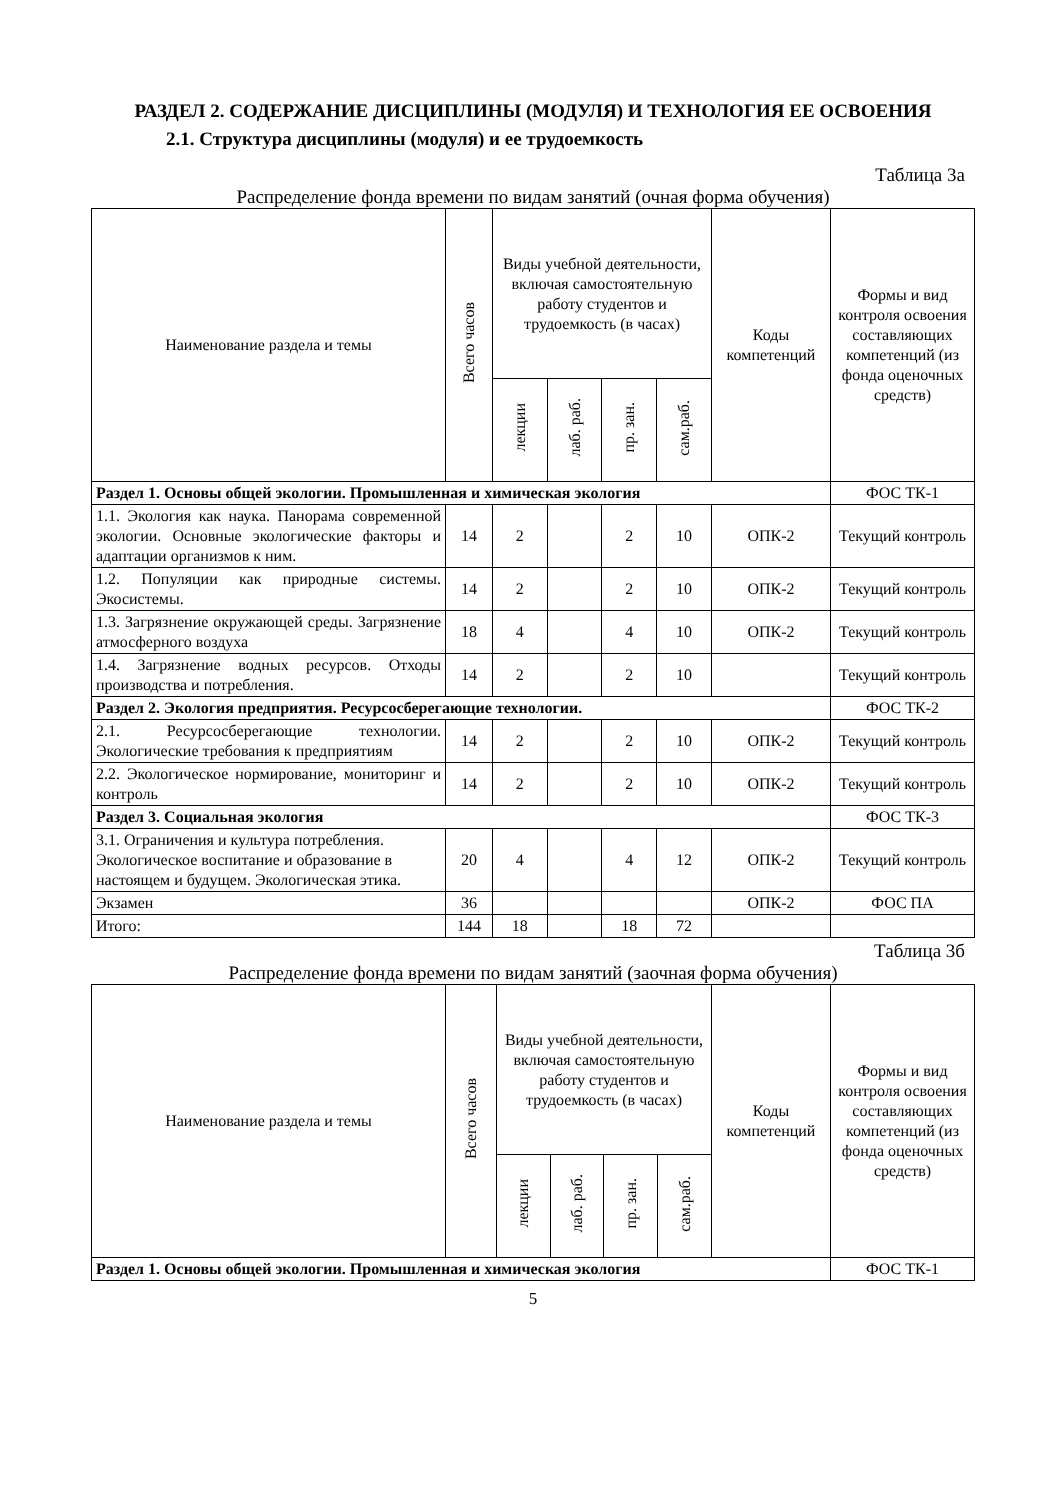РАЗДЕЛ 2. СОДЕРЖАНИЕ ДИСЦИПЛИНЫ (МОДУЛЯ) И ТЕХНОЛОГИЯ ЕЕ ОСВОЕНИЯ
2.1. Структура дисциплины (модуля) и ее трудоемкость
Таблица 3а
Распределение фонда времени по видам занятий (очная форма обучения)
| Наименование раздела и темы | Всего часов | Виды учебной деятельности, включая самостоятельную работу студентов и трудоемкость (в часах) | | | | Коды компетенций | Формы и вид контроля освоения составляющих компетенций (из фонда оценочных средств) |
| --- | --- | --- | --- | --- | --- | --- | --- |
| | | лекции | лаб. раб. | пр. зан. | сам.раб. | | |
| Раздел 1. Основы общей экологии. Промышленная и химическая экология | | | | | | | ФОС ТК-1 |
| 1.1. Экология как наука. Панорама современной экологии. Основные экологические факторы и адаптации организмов к ним. | 14 | 2 | | 2 | 10 | ОПК-2 | Текущий контроль |
| 1.2. Популяции как природные системы. Экосистемы. | 14 | 2 | | 2 | 10 | ОПК-2 | Текущий контроль |
| 1.3. Загрязнение окружающей среды. Загрязнение атмосферного воздуха | 18 | 4 | | 4 | 10 | ОПК-2 | Текущий контроль |
| 1.4. Загрязнение водных ресурсов. Отходы производства и потребления. | 14 | 2 | | 2 | 10 | | Текущий контроль |
| Раздел 2. Экология предприятия. Ресурсосберегающие технологии. | | | | | | | ФОС ТК-2 |
| 2.1. Ресурсосберегающие технологии. Экологические требования к предприятиям | 14 | 2 | | 2 | 10 | ОПК-2 | Текущий контроль |
| 2.2. Экологическое нормирование, мониторинг и контроль | 14 | 2 | | 2 | 10 | ОПК-2 | Текущий контроль |
| Раздел 3. Социальная экология | | | | | | | ФОС ТК-3 |
| 3.1. Ограничения и культура потребления. Экологическое воспитание и образование в настоящем и будущем. Экологическая этика. | 20 | 4 | | 4 | 12 | ОПК-2 | Текущий контроль |
| Экзамен | 36 | | | | | ОПК-2 | ФОС ПА |
| Итого: | 144 | 18 | | 18 | 72 | | |
Таблица 3б
Распределение фонда времени по видам занятий (заочная форма обучения)
| Наименование раздела и темы | Всего часов | Виды учебной деятельности, включая самостоятельную работу студентов и трудоемкость (в часах) | | | | Коды компетенций | Формы и вид контроля освоения составляющих компетенций (из фонда оценочных средств) |
| --- | --- | --- | --- | --- | --- | --- | --- |
| | | лекции | лаб. раб. | пр. зан. | сам.раб. | | |
| Раздел 1. Основы общей экологии. Промышленная и химическая экология | | | | | | | ФОС ТК-1 |
5